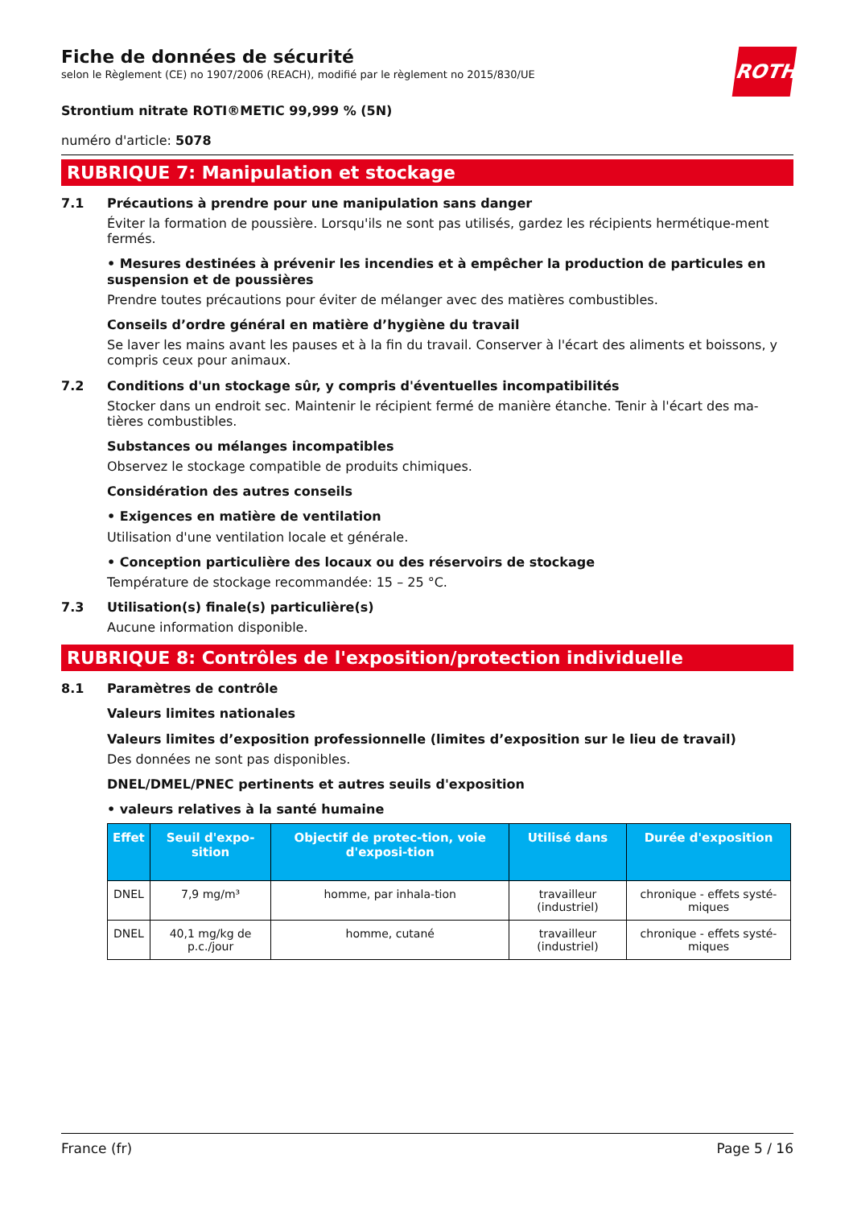Fiche de données de sécurité
selon le Règlement (CE) no 1907/2006 (REACH), modifié par le règlement no 2015/830/UE
ROTH
Strontium nitrate ROTI®METIC 99,999 % (5N)
numéro d'article: 5078
RUBRIQUE 7: Manipulation et stockage
7.1 Précautions à prendre pour une manipulation sans danger
Éviter la formation de poussière. Lorsqu'ils ne sont pas utilisés, gardez les récipients hermétique-ment fermés.
• Mesures destinées à prévenir les incendies et à empêcher la production de particules en suspension et de poussières
Prendre toutes précautions pour éviter de mélanger avec des matières combustibles.
Conseils d’ordre général en matière d’hygiène du travail
Se laver les mains avant les pauses et à la fin du travail. Conserver à l'écart des aliments et boissons, y compris ceux pour animaux.
7.2 Conditions d'un stockage sûr, y compris d'éventuelles incompatibilités
Stocker dans un endroit sec. Maintenir le récipient fermé de manière étanche. Tenir à l'écart des ma-tières combustibles.
Substances ou mélanges incompatibles
Observez le stockage compatible de produits chimiques.
Considération des autres conseils
• Exigences en matière de ventilation
Utilisation d'une ventilation locale et générale.
• Conception particulière des locaux ou des réservoirs de stockage
Température de stockage recommandée: 15 – 25 °C.
7.3 Utilisation(s) finale(s) particulière(s)
Aucune information disponible.
RUBRIQUE 8: Contrôles de l'exposition/protection individuelle
8.1 Paramètres de contrôle
Valeurs limites nationales
Valeurs limites d’exposition professionnelle (limites d’exposition sur le lieu de travail)
Des données ne sont pas disponibles.
DNEL/DMEL/PNEC pertinents et autres seuils d'exposition
• valeurs relatives à la santé humaine
| Effet | Seuil d'expo-sition | Objectif de protec-tion, voie d'exposi-tion | Utilisé dans | Durée d'exposition |
| --- | --- | --- | --- | --- |
| DNEL | 7,9 mg/m³ | homme, par inhala-tion | travailleur (industriel) | chronique - effets systé-miques |
| DNEL | 40,1 mg/kg de p.c./jour | homme, cutané | travailleur (industriel) | chronique - effets systé-miques |
France (fr) Page 5 / 16